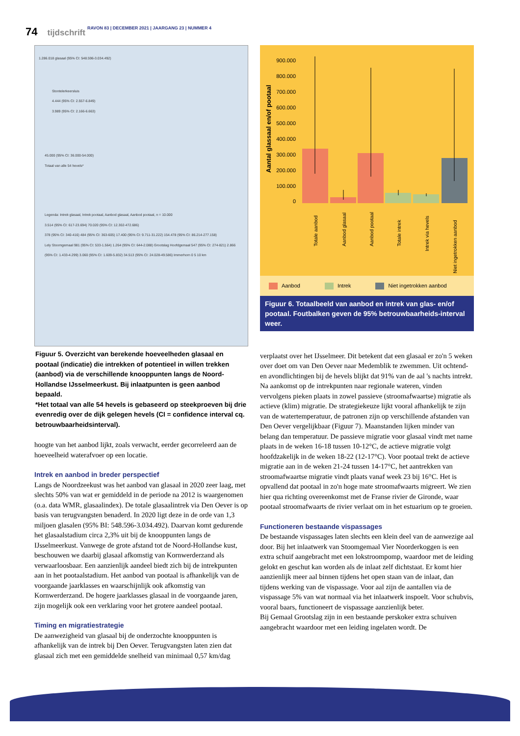74 tijdschrift RAVON 83 | DECEMBER 2021 | JAARGANG 23 | NUMMER 4
1.286.018 glasaal (95% CI: 548.596-3.034.492)
Stontelerkeersluis
4.444 (95% CI: 2.557-6.849)
3.989 (95% CI: 2.166-6.663)
45.000 (95% CI: 36.000-54.000)
Totaal van alle 54 hevels*
Legenda: Intrek glasaal, Intrek pootaal, Aanbod glasaal, Aanbod pootaal, n = 10.000
3.514 (95% CI: 617-23.694) 70.020 (95% CI: 12.302-472.686)
378 (95% CI: 340-416) 484 (95% CI: 363-605) 17.400 (95% CI: 9.711-31.222) 154.478 (95% CI: 86.214-277.158)
Lely Stoomgemaal 981 (95% CI: 533-1.564) 1.264 (95% CI: 644-2.088) Grootslag Hoofdgemaal 547 (95% CI: 274-821) 2.866 (95% CI: 1.433-4.299) 3.060 (95% CI: 1.609-5.832) 34.513 (95% CI: 24.028-49.586) Immerhorn 0 5 10 km
Figuur 5. Overzicht van berekende hoeveelheden glasaal en pootaal (indicatie) die intrekken of potentieel in willen trekken (aanbod) via de verschillende knooppunten langs de Noord-Hollandse IJsselmeerkust. Bij inlaatpunten is geen aanbod bepaald.
*Het totaal van alle 54 hevels is gebaseerd op steekproeven bij drie evenredig over de dijk gelegen hevels (CI = confidence interval cq. betrouwbaarheidsinterval).
hoogte van het aanbod lijkt, zoals verwacht, eerder gecorreleerd aan de hoeveelheid waterafvoer op een locatie.
Intrek en aanbod in breder perspectief
Langs de Noordzeekust was het aanbod van glasaal in 2020 zeer laag, met slechts 50% van wat er gemiddeld in de periode na 2012 is waargenomen (o.a. data WMR, glasaalindex). De totale glasaalintrek via Den Oever is op basis van terugvangsten benaderd. In 2020 ligt deze in de orde van 1,3 miljoen glasalen (95% BI: 548.596-3.034.492). Daarvan komt gedurende het glasaalstadium circa 2,3% uit bij de knooppunten langs de IJsselmeerkust. Vanwege de grote afstand tot de Noord-Hollandse kust, beschouwen we daarbij glasaal afkomstig van Kornwerderzand als verwaarloosbaar. Een aanzienlijk aandeel biedt zich bij de intrekpunten aan in het pootaalstadium. Het aanbod van pootaal is afhankelijk van de voorgaande jaarklasses en waarschijnlijk ook afkomstig van Kornwerderzand. De hogere jaarklasses glasaal in de voorgaande jaren, zijn mogelijk ook een verklaring voor het grotere aandeel pootaal.
Timing en migratiestrategie
De aanwezigheid van glasaal bij de onderzochte knooppunten is afhankelijk van de intrek bij Den Oever. Terugvangsten laten zien dat glasaal zich met een gemiddelde snelheid van minimaal 0,57 km/dag
900.000
800.000
700.000
600.000
500.000
400.000
300.000
200.000
100.000
0
Aantal glassaal en/of pootaal
Totale aanbod
Aanbod glasaal
Aanbod pootaal
Totale intrek
Intrek via hevels
Niet ingetrokken aanbod
Aanbod Intrek Niet ingetrokken aanbod
Figuur 6. Totaalbeeld van aanbod en intrek van glas- en/of pootaal. Foutbalken geven de 95% betrouwbaarheids-interval weer.
verplaatst over het IJsselmeer. Dit betekent dat een glasaal er zo'n 5 weken over doet om van Den Oever naar Medemblik te zwemmen. Uit ochtend- en avondlichtingen bij de hevels blijkt dat 91% van de aal 's nachts intrekt. Na aankomst op de intrekpunten naar regionale wateren, vinden vervolgens pieken plaats in zowel passieve (stroomafwaartse) migratie als actieve (klim) migratie. De strategiekeuze lijkt vooral afhankelijk te zijn van de watertemperatuur, de patronen zijn op verschillende afstanden van Den Oever vergelijkbaar (Figuur 7). Maanstanden lijken minder van belang dan temperatuur. De passieve migratie voor glasaal vindt met name plaats in de weken 16-18 tussen 10-12°C, de actieve migratie volgt hoofdzakelijk in de weken 18-22 (12-17°C). Voor pootaal trekt de actieve migratie aan in de weken 21-24 tussen 14-17°C, het aantrekken van stroomafwaartse migratie vindt plaats vanaf week 23 bij 16°C. Het is opvallend dat pootaal in zo'n hoge mate stroomafwaarts migreert. We zien hier qua richting overeenkomst met de Franse rivier de Gironde, waar pootaal stroomafwaarts de rivier verlaat om in het estuarium op te groeien.
Functioneren bestaande vispassages
De bestaande vispassages laten slechts een klein deel van de aanwezige aal door. Bij het inlaatwerk van Stoomgemaal Vier Noorderkoggen is een extra schuif aangebracht met een lokstroompomp, waardoor met de leiding gelokt en geschut kan worden als de inlaat zelf dichtstaat. Er komt hier aanzienlijk meer aal binnen tijdens het open staan van de inlaat, dan tijdens werking van de vispassage. Voor aal zijn de aantallen via de vispassage 5% van wat normaal via het inlaatwerk inspoelt. Voor schubvis, vooral baars, functioneert de vispassage aanzienlijk beter.
Bij Gemaal Grootslag zijn in een bestaande perskoker extra schuiven aangebracht waardoor met een leiding ingelaten wordt. De